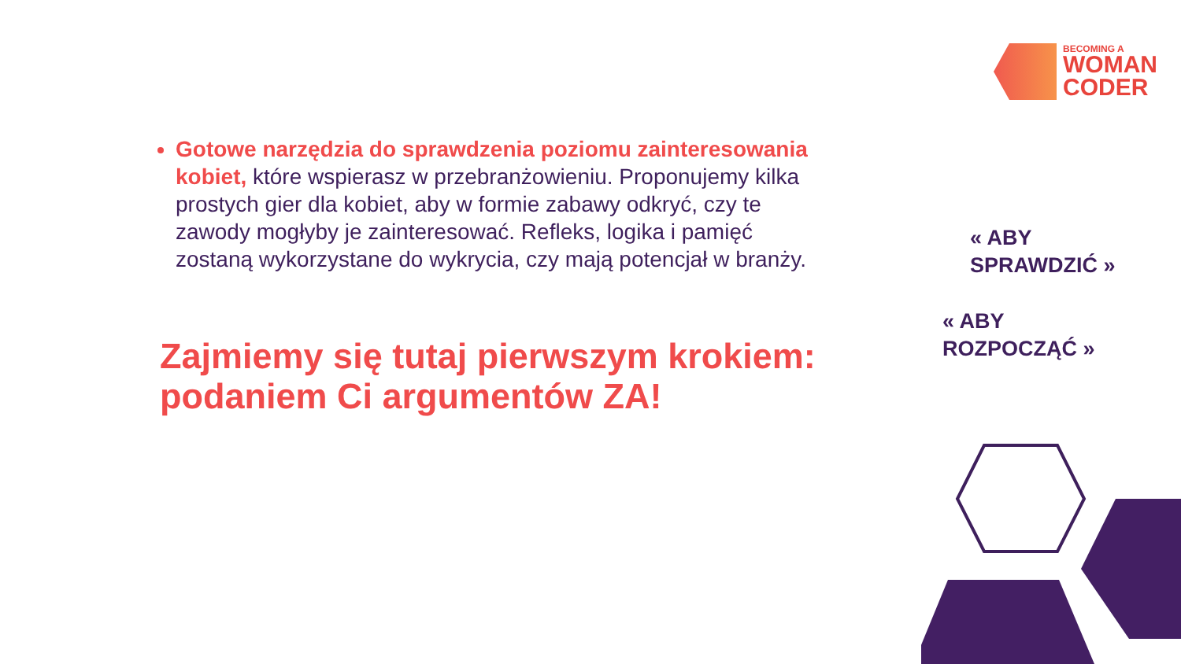BECOMING A
WOMAN
CODER
Gotowe narzędzia do sprawdzenia poziomu zainteresowania kobiet, które wspierasz w przebranżowieniu. Proponujemy kilka prostych gier dla kobiet, aby w formie zabawy odkryć, czy te zawody mogłyby je zainteresować. Refleks, logika i pamięć zostaną wykorzystane do wykrycia, czy mają potencjał w branży.
Zajmiemy się tutaj pierwszym krokiem: podaniem Ci argumentów ZA!
« ABY
SPRAWDZIĆ »
« ABY
ROZPOCZĄĆ »